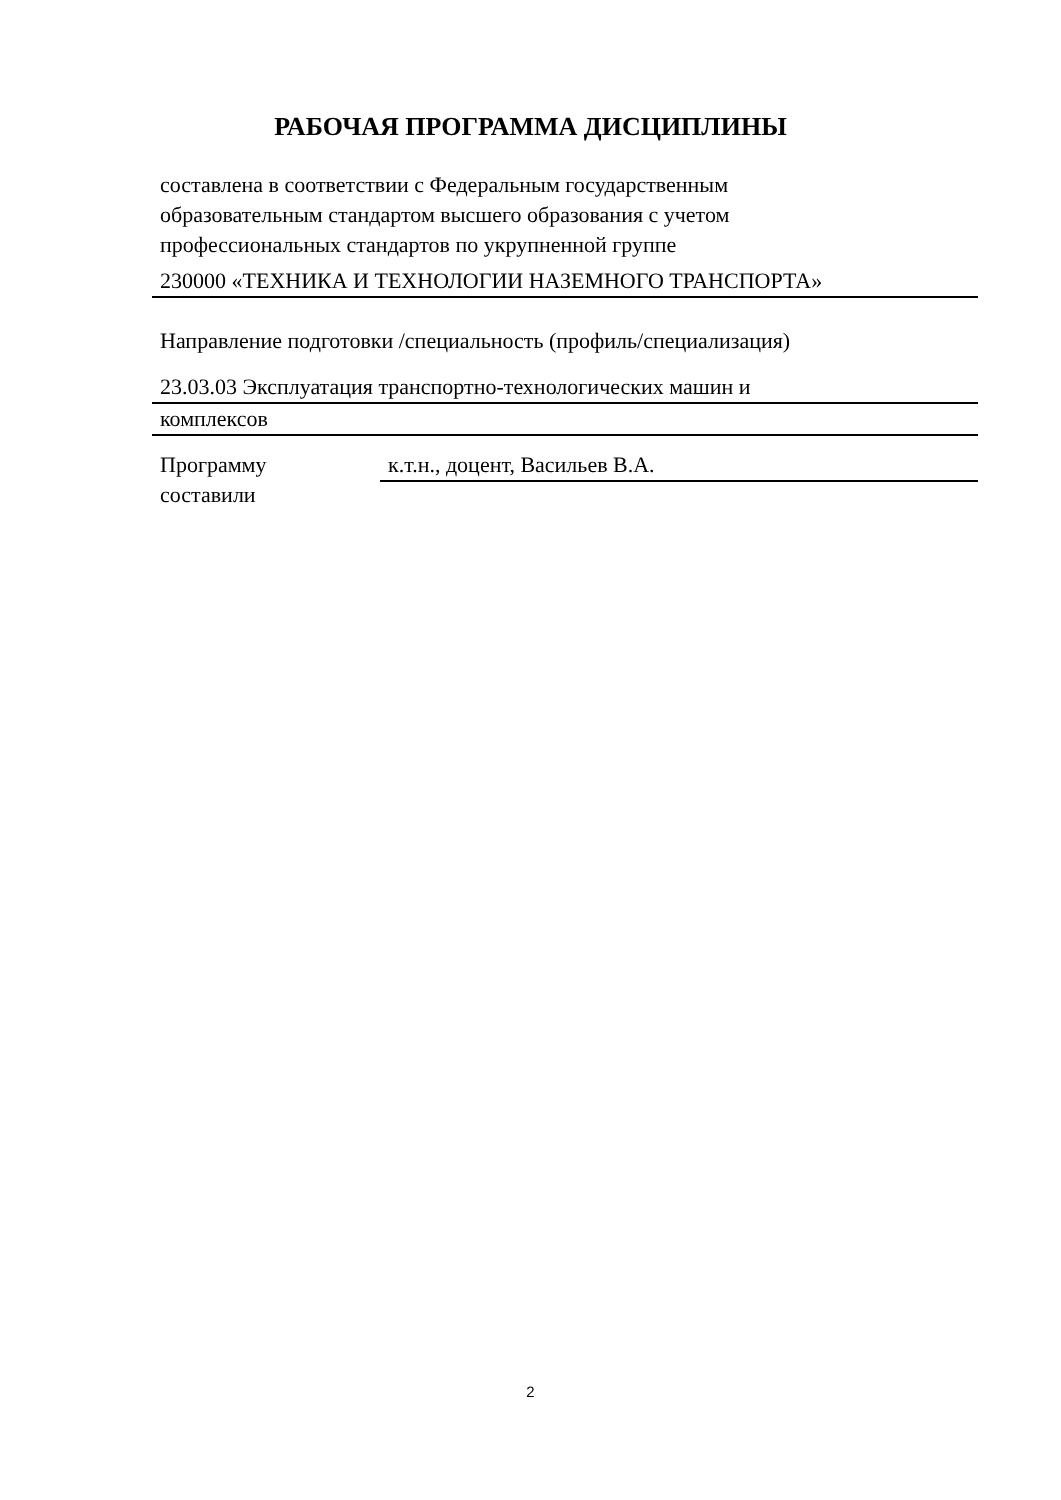РАБОЧАЯ ПРОГРАММА ДИСЦИПЛИНЫ
составлена в соответствии с Федеральным государственным
образовательным стандартом высшего образования с учетом
профессиональных стандартов по укрупненной группе
230000 «ТЕХНИКА И ТЕХНОЛОГИИ НАЗЕМНОГО ТРАНСПОРТА»
Направление подготовки /специальность (профиль/специализация)
23.03.03 Эксплуатация транспортно-технологических машин и
комплексов
Программу
составили
к.т.н., доцент, Васильев В.А.
2